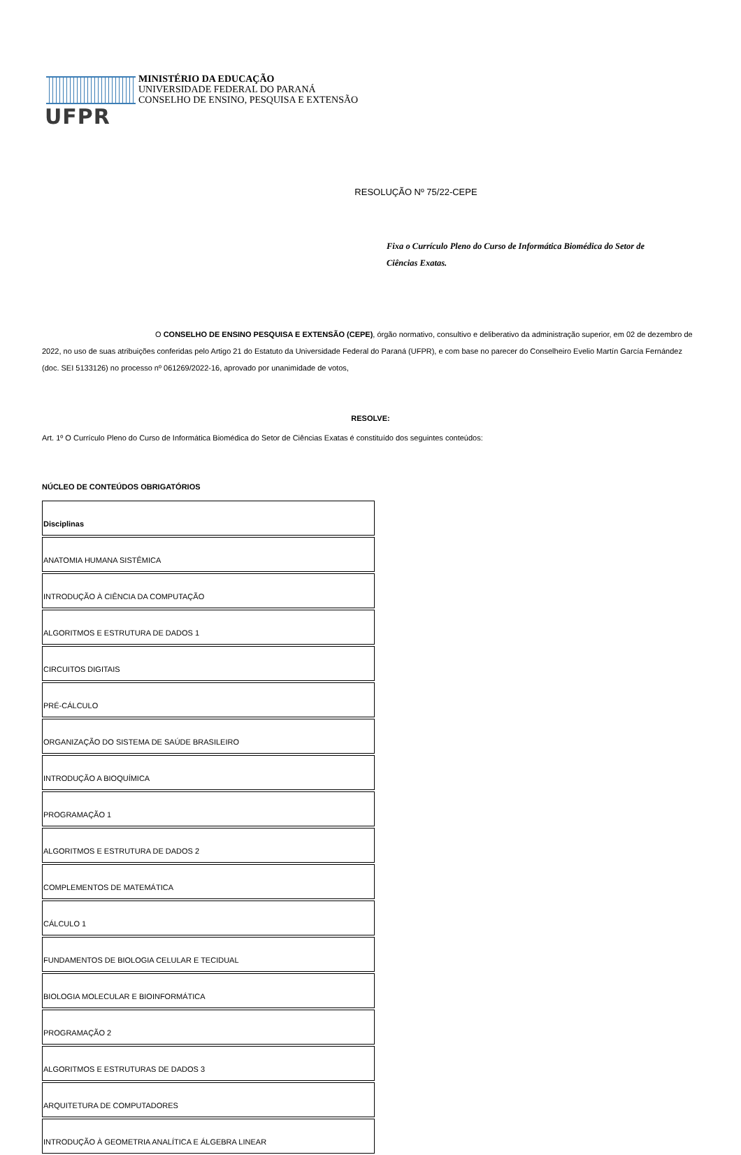UFPR
MINISTÉRIO DA EDUCAÇÃO
UNIVERSIDADE FEDERAL DO PARANÁ
CONSELHO DE ENSINO, PESQUISA E EXTENSÃO
RESOLUÇÃO Nº 75/22-CEPE
Fixa o Currículo Pleno do Curso de Informática Biomédica do Setor de Ciências Exatas.
O CONSELHO DE ENSINO PESQUISA E EXTENSÃO (CEPE), órgão normativo, consultivo e deliberativo da administração superior, em 02 de dezembro de 2022, no uso de suas atribuições conferidas pelo Artigo 21 do Estatuto da Universidade Federal do Paraná (UFPR), e com base no parecer do Conselheiro Evelio Martín García Fernández (doc. SEI 5133126) no processo nº 061269/2022-16, aprovado por unanimidade de votos,
RESOLVE:
Art. 1º O Currículo Pleno do Curso de Informática Biomédica do Setor de Ciências Exatas é constituído dos seguintes conteúdos:
NÚCLEO DE CONTEÚDOS OBRIGATÓRIOS
| Disciplinas |
| --- |
| ANATOMIA HUMANA SISTÊMICA |
| INTRODUÇÃO À CIÊNCIA DA COMPUTAÇÃO |
| ALGORITMOS E ESTRUTURA DE DADOS 1 |
| CIRCUITOS DIGITAIS |
| PRÉ-CÁLCULO |
| ORGANIZAÇÃO DO SISTEMA DE SAÚDE BRASILEIRO |
| INTRODUÇÃO A BIOQUÍMICA |
| PROGRAMAÇÃO 1 |
| ALGORITMOS E ESTRUTURA DE DADOS 2 |
| COMPLEMENTOS DE MATEMÁTICA |
| CÁLCULO 1 |
| FUNDAMENTOS DE BIOLOGIA CELULAR E TECIDUAL |
| BIOLOGIA MOLECULAR E BIOINFORMÁTICA |
| PROGRAMAÇÃO 2 |
| ALGORITMOS E ESTRUTURAS DE DADOS 3 |
| ARQUITETURA DE COMPUTADORES |
| INTRODUÇÃO À GEOMETRIA ANALÍTICA E ÁLGEBRA LINEAR |